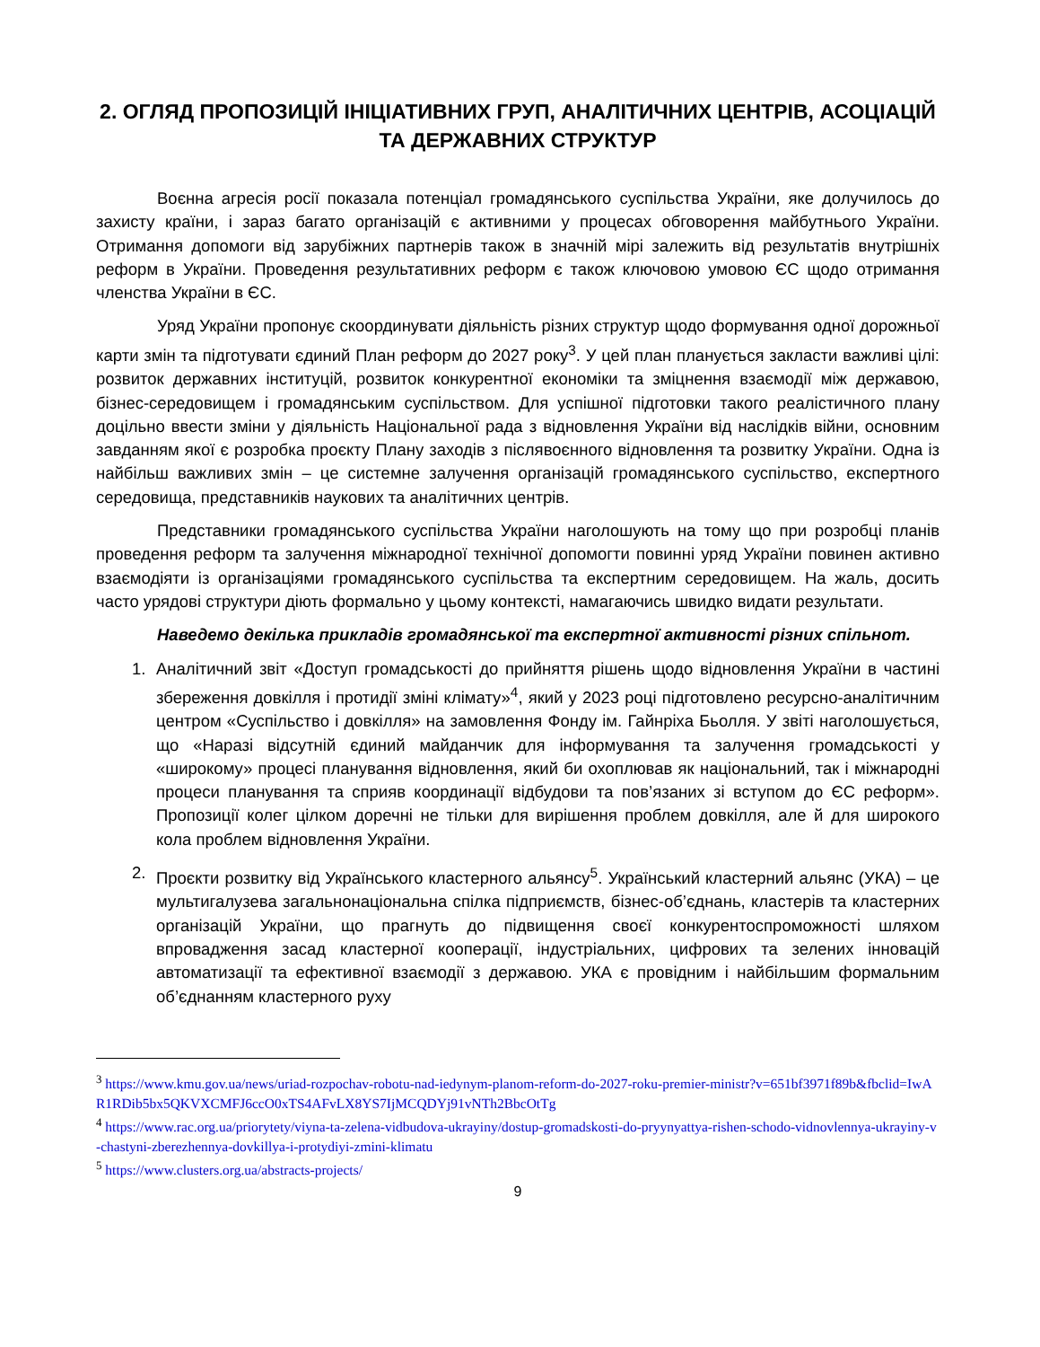2. ОГЛЯД ПРОПОЗИЦІЙ ІНІЦІАТИВНИХ ГРУП, АНАЛІТИЧНИХ ЦЕНТРІВ, АСОЦІАЦІЙ ТА ДЕРЖАВНИХ СТРУКТУР
Воєнна агресія росії показала потенціал громадянського суспільства України, яке долучилось до захисту країни, і зараз багато організацій є активними у процесах обговорення майбутнього України. Отримання допомоги від зарубіжних партнерів також в значній мірі залежить від результатів внутрішніх реформ в України. Проведення результативних реформ є також ключовою умовою ЄС щодо отримання членства України в ЄС.
Уряд України пропонує скоординувати діяльність різних структур щодо формування одної дорожньої карти змін та підготувати єдиний План реформ до 2027 року<sup>3</sup>. У цей план планується закласти важливі цілі: розвиток державних інституцій, розвиток конкурентної економіки та зміцнення взаємодії між державою, бізнес-середовищем і громадянським суспільством. Для успішної підготовки такого реалістичного плану доцільно ввести зміни у діяльність Національної рада з відновлення України від наслідків війни, основним завданням якої є розробка проєкту Плану заходів з післявоєнного відновлення та розвитку України. Одна із найбільш важливих змін – це системне залучення організацій громадянського суспільство, експертного середовища, представників наукових та аналітичних центрів.
Представники громадянського суспільства України наголошують на тому що при розробці планів проведення реформ та залучення міжнародної технічної допомогти повинні уряд України повинен активно взаємодіяти із організаціями громадянського суспільства та експертним середовищем. На жаль, досить часто урядові структури діють формально у цьому контексті, намагаючись швидко видати результати.
Наведемо декілька прикладів громадянської та експертної активності різних спільнот.
1. Аналітичний звіт «Доступ громадськості до прийняття рішень щодо відновлення України в частині збереження довкілля і протидії зміні клімату»<sup>4</sup>, який у 2023 році підготовлено ресурсно-аналітичним центром «Суспільство і довкілля» на замовлення Фонду ім. Гайнріха Бьолля. У звіті наголошується, що «Наразі відсутній єдиний майданчик для інформування та залучення громадськості у «широкому» процесі планування відновлення, який би охоплював як національний, так і міжнародні процеси планування та сприяв координації відбудови та пов’язаних зі вступом до ЄС реформ». Пропозиції колег цілком доречні не тільки для вирішення проблем довкілля, але й для широкого кола проблем відновлення України.
2. Проєкти розвитку від Українського кластерного альянсу<sup>5</sup>. Український кластерний альянс (УКА) – це мультигалузева загальнонаціональна спілка підприємств, бізнес-об’єднань, кластерів та кластерних організацій України, що прагнуть до підвищення своєї конкурентоспроможності шляхом впровадження засад кластерної кооперації, індустріальних, цифрових та зелених інновацій автоматизації та ефективної взаємодії з державою. УКА є провідним і найбільшим формальним об’єднанням кластерного руху
<sup>3</sup> https://www.kmu.gov.ua/news/uriad-rozpochav-robotu-nad-iedynym-planom-reform-do-2027-roku-premier-ministr?v=651bf3971f89b&fbclid=IwAR1RDib5bx5QKVXCMFJ6ccO0xTS4AFvLX8YS7IjMCQDYj91vNTh2BbcOtTg
<sup>4</sup> https://www.rac.org.ua/priorytety/viyna-ta-zelena-vidbudova-ukrayiny/dostup-gromadskosti-do-pryynyattya-rishen-schodo-vidnovlennya-ukrayiny-v-chastyni-zberezhennya-dovkillya-i-protydiyi-zmini-klimatu
<sup>5</sup> https://www.clusters.org.ua/abstracts-projects/
9